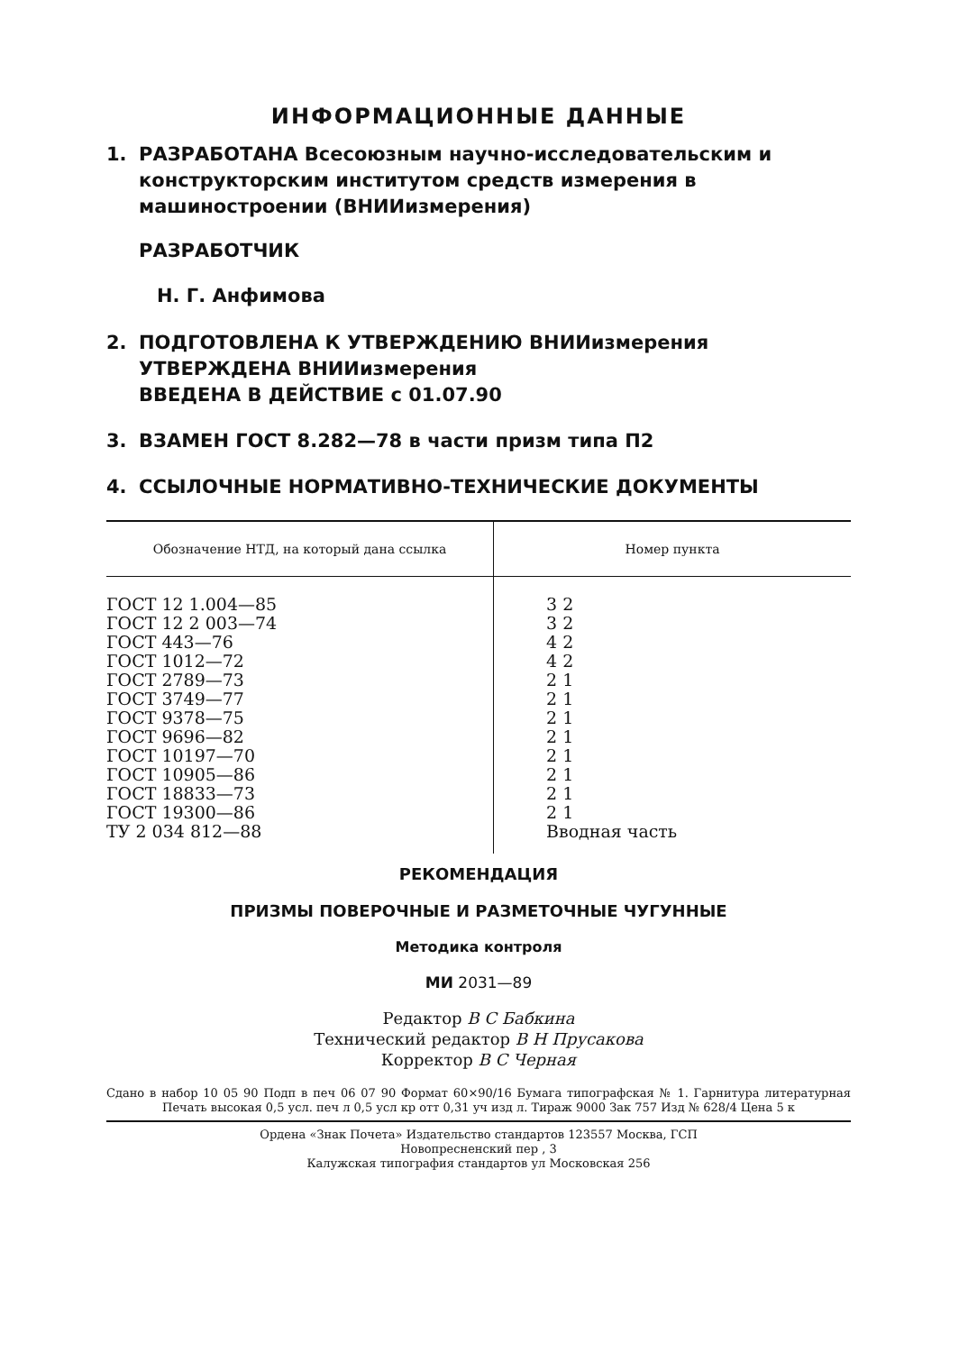ИНФОРМАЦИОННЫЕ ДАННЫЕ
1. РАЗРАБОТАНА Всесоюзным научно-исследовательским и конструкторским институтом средств измерения в машиностроении (ВНИИизмерения)
РАЗРАБОТЧИК
Н. Г. Анфимова
2. ПОДГОТОВЛЕНА К УТВЕРЖДЕНИЮ ВНИИизмерения
УТВЕРЖДЕНА ВНИИизмерения
ВВЕДЕНА В ДЕЙСТВИЕ с 01.07.90
3. ВЗАМЕН ГОСТ 8.282—78 в части призм типа П2
4. ССЫЛОЧНЫЕ НОРМАТИВНО-ТЕХНИЧЕСКИЕ ДОКУМЕНТЫ
| Обозначение НТД, на который дана ссылка | Номер пункта |
| --- | --- |
| ГОСТ 12 1.004—85 ГОСТ 12 2 003—74 ГОСТ 443—76 ГОСТ 1012—72 ГОСТ 2789—73 ГОСТ 3749—77 ГОСТ 9378—75 ГОСТ 9696—82 ГОСТ 10197—70 ГОСТ 10905—86 ГОСТ 18833—73 ГОСТ 19300—86 ТУ 2 034 812—88 | 3 2 3 2 4 2 4 2 2 1 2 1 2 1 2 1 2 1 2 1 2 1 2 1 Вводная часть |
РЕКОМЕНДАЦИЯ
ПРИЗМЫ ПОВЕРОЧНЫЕ И РАЗМЕТОЧНЫЕ ЧУГУННЫЕ
Методика контроля
МИ 2031—89
Редактор В С Бабкина
Технический редактор В Н Прусакова
Корректор В С Черная
Сдано в набор 10 05 90 Подп в печ 06 07 90 Формат 60×90/16 Бумага типографская № 1. Гарнитура литературная Печать высокая 0,5 усл. печ л 0,5 усл кр отт 0,31 уч изд л. Тираж 9000 Зак 757 Изд № 628/4 Цена 5 к
Ордена «Знак Почета» Издательство стандартов 123557 Москва, ГСП
Новопресненский пер , 3
Калужская типография стандартов ул Московская 256